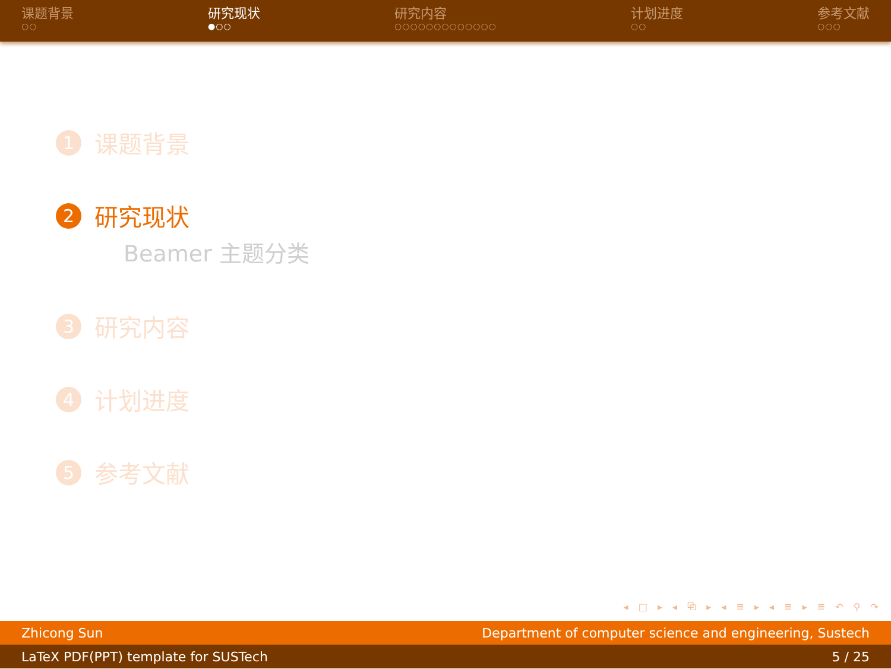课题背景
○○
研究现状
●○○
研究内容
○○○○○○○○○○○○○
计划进度
○○
参考文献
○○○
1 课题背景
2 研究现状
Beamer 主题分类
3 研究内容
4 计划进度
5 参考文献
◂ □ ▸ ◂ ⧉ ▸ ◂ ≣ ▸ ◂ ≣ ▸ ≣ ↶ ⚲ ↷
Zhicong Sun Department of computer science and engineering, Sustech
LaTeX PDF(PPT) template for SUSTech 5 / 25